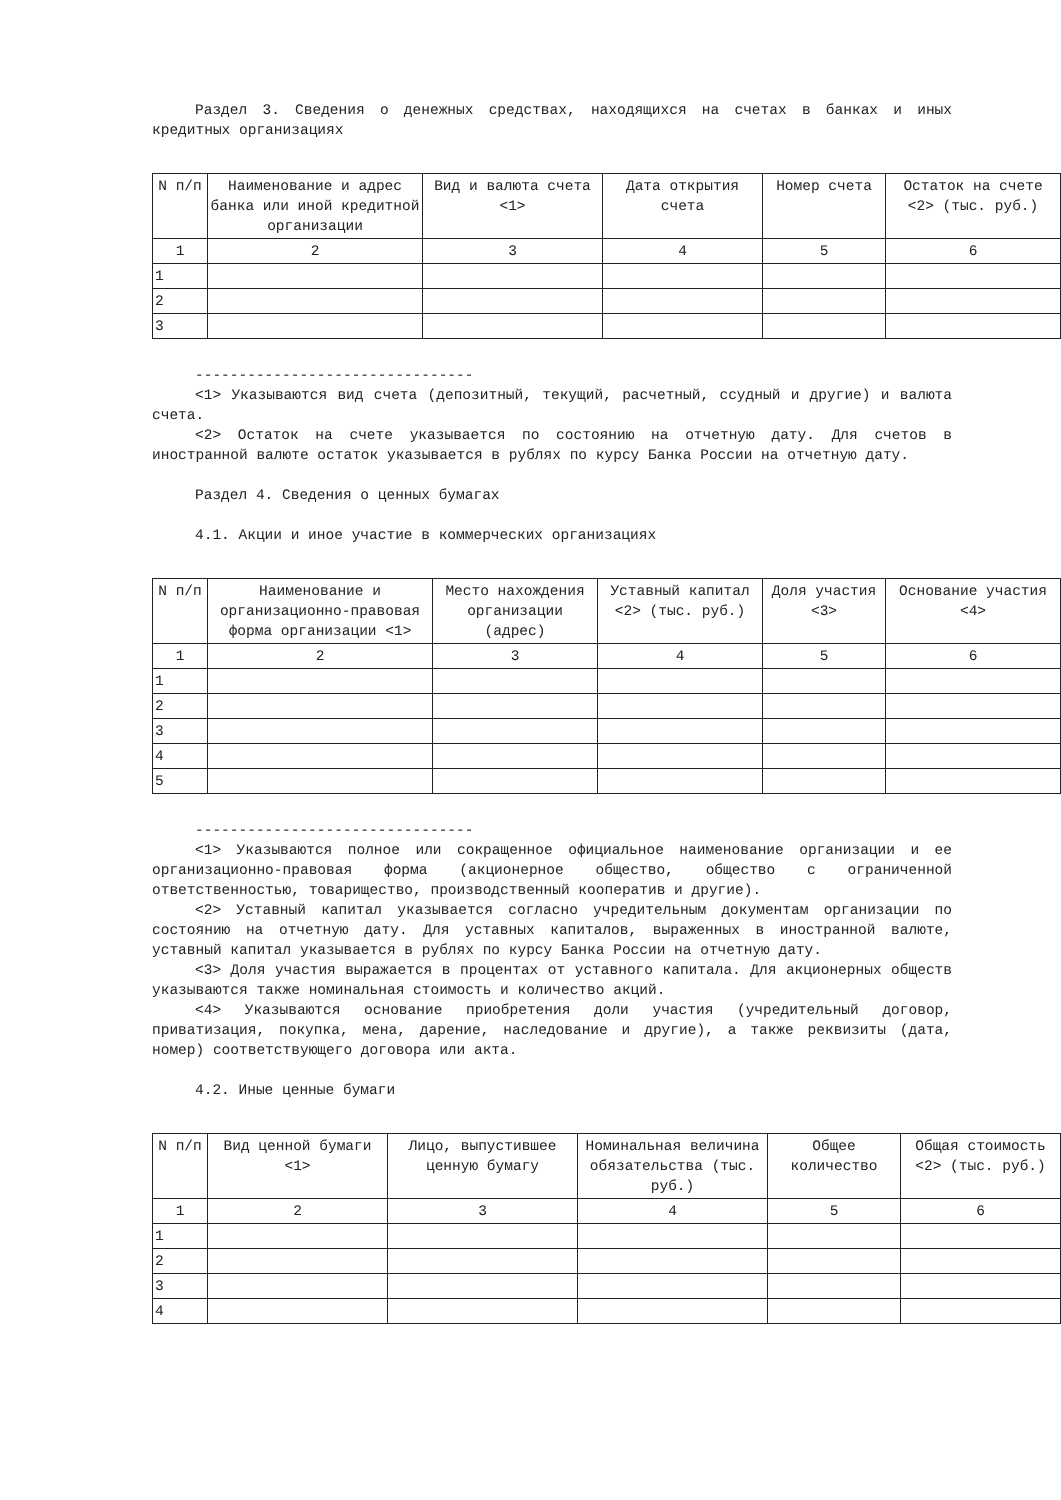Раздел 3. Сведения о денежных средствах, находящихся на счетах в банках и иных кредитных организациях
| N п/п | Наименование и адрес банка или иной кредитной организации | Вид и валюта счета <1> | Дата открытия счета | Номер счета | Остаток на счете <2> (тыс. руб.) |
| 1 | 2 | 3 | 4 | 5 | 6 |
| 1 | | | | | |
| 2 | | | | | |
| 3 | | | | | |
--------------------------------
<1> Указываются вид счета (депозитный, текущий, расчетный, ссудный и другие) и валюта счета.
<2> Остаток на счете указывается по состоянию на отчетную дату. Для счетов в иностранной валюте остаток указывается в рублях по курсу Банка России на отчетную дату.
Раздел 4. Сведения о ценных бумагах
4.1. Акции и иное участие в коммерческих организациях
| N п/п | Наименование и организационно-правовая форма организации <1> | Место нахождения организации (адрес) | Уставный капитал <2> (тыс. руб.) | Доля участия <3> | Основание участия <4> |
| 1 | 2 | 3 | 4 | 5 | 6 |
| 1 | | | | | |
| 2 | | | | | |
| 3 | | | | | |
| 4 | | | | | |
| 5 | | | | | |
--------------------------------
<1> Указываются полное или сокращенное официальное наименование организации и ее организационно-правовая форма (акционерное общество, общество с ограниченной ответственностью, товарищество, производственный кооператив и другие).
<2> Уставный капитал указывается согласно учредительным документам организации по состоянию на отчетную дату. Для уставных капиталов, выраженных в иностранной валюте, уставный капитал указывается в рублях по курсу Банка России на отчетную дату.
<3> Доля участия выражается в процентах от уставного капитала. Для акционерных обществ указываются также номинальная стоимость и количество акций.
<4> Указываются основание приобретения доли участия (учредительный договор, приватизация, покупка, мена, дарение, наследование и другие), а также реквизиты (дата, номер) соответствующего договора или акта.
4.2. Иные ценные бумаги
| N п/п | Вид ценной бумаги <1> | Лицо, выпустившее ценную бумагу | Номинальная величина обязательства (тыс. руб.) | Общее количество | Общая стоимость <2> (тыс. руб.) |
| 1 | 2 | 3 | 4 | 5 | 6 |
| 1 | | | | | |
| 2 | | | | | |
| 3 | | | | | |
| 4 | | | | | |